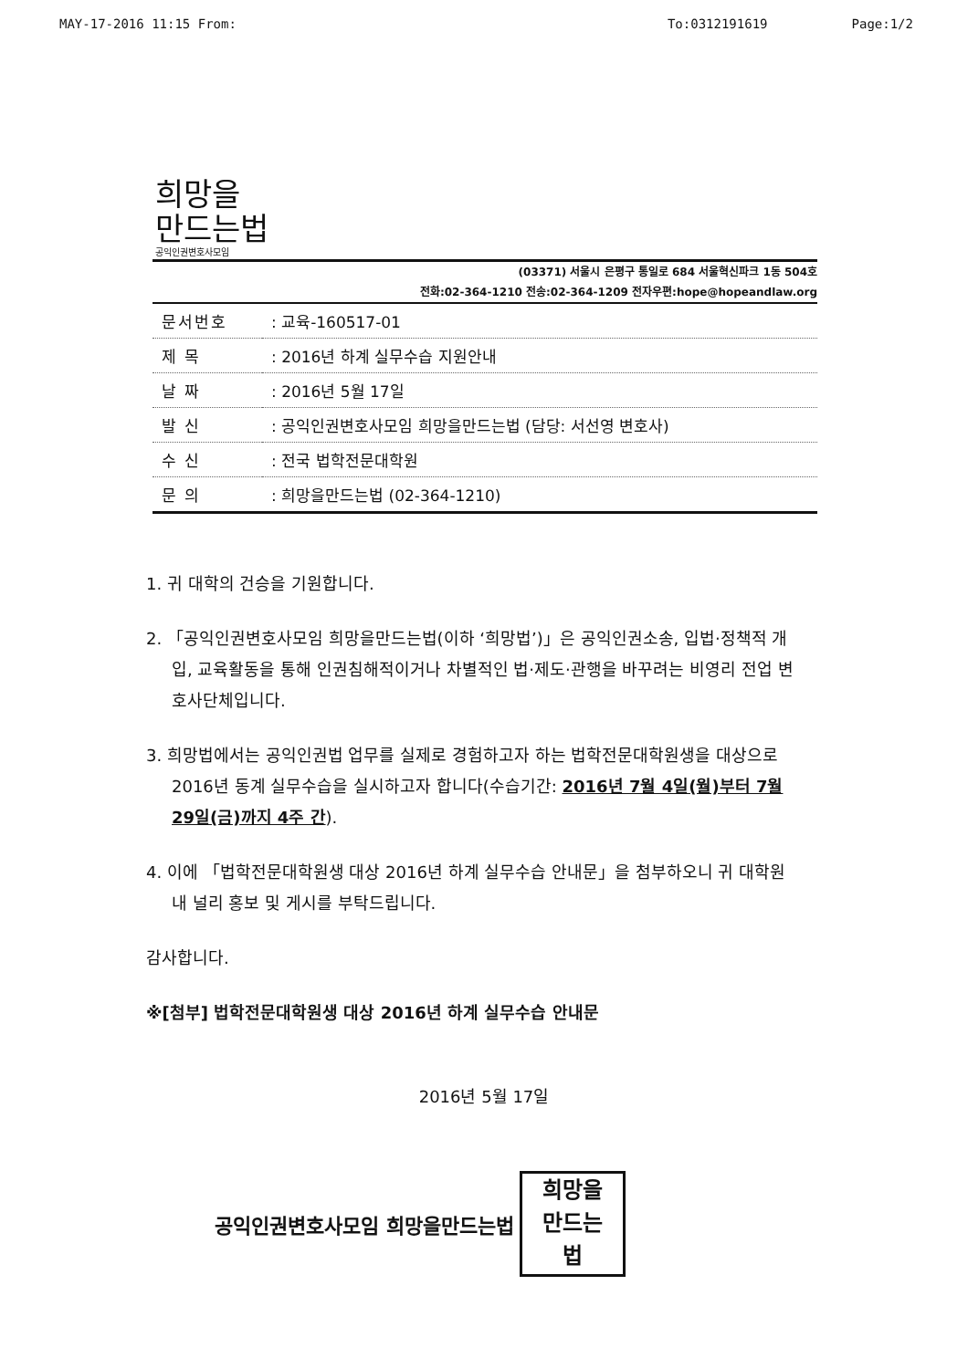MAY-17-2016 11:15 From: To:0312191619 Page:1/2
희망을
만드는법
공익인권변호사모임
(03371) 서울시 은평구 통일로 684 서울혁신파크 1동 504호
전화:02-364-1210 전송:02-364-1209 전자우편:hope@hopeandlaw.org
| 문서번호 | : 교육-160517-01 |
| 제 목 | : 2016년 하계 실무수습 지원안내 |
| 날 짜 | : 2016년 5월 17일 |
| 발 신 | : 공익인권변호사모임 희망을만드는법 (담당: 서선영 변호사) |
| 수 신 | : 전국 법학전문대학원 |
| 문 의 | : 희망을만드는법 (02-364-1210) |
1. 귀 대학의 건승을 기원합니다.
2. 「공익인권변호사모임 희망을만드는법(이하 ‘희망법’)」은 공익인권소송, 입법·정책적 개입, 교육활동을 통해 인권침해적이거나 차별적인 법·제도·관행을 바꾸려는 비영리 전업 변호사단체입니다.
3. 희망법에서는 공익인권법 업무를 실제로 경험하고자 하는 법학전문대학원생을 대상으로 2016년 동계 실무수습을 실시하고자 합니다(수습기간: 2016년 7월 4일(월)부터 7월 29일(금)까지 4주 간).
4. 이에 「법학전문대학원생 대상 2016년 하계 실무수습 안내문」을 첨부하오니 귀 대학원 내 널리 홍보 및 게시를 부탁드립니다.
감사합니다.
※[첨부] 법학전문대학원생 대상 2016년 하계 실무수습 안내문
2016년 5월 17일
공익인권변호사모임 희망을만드는법
희망을
만드는
법